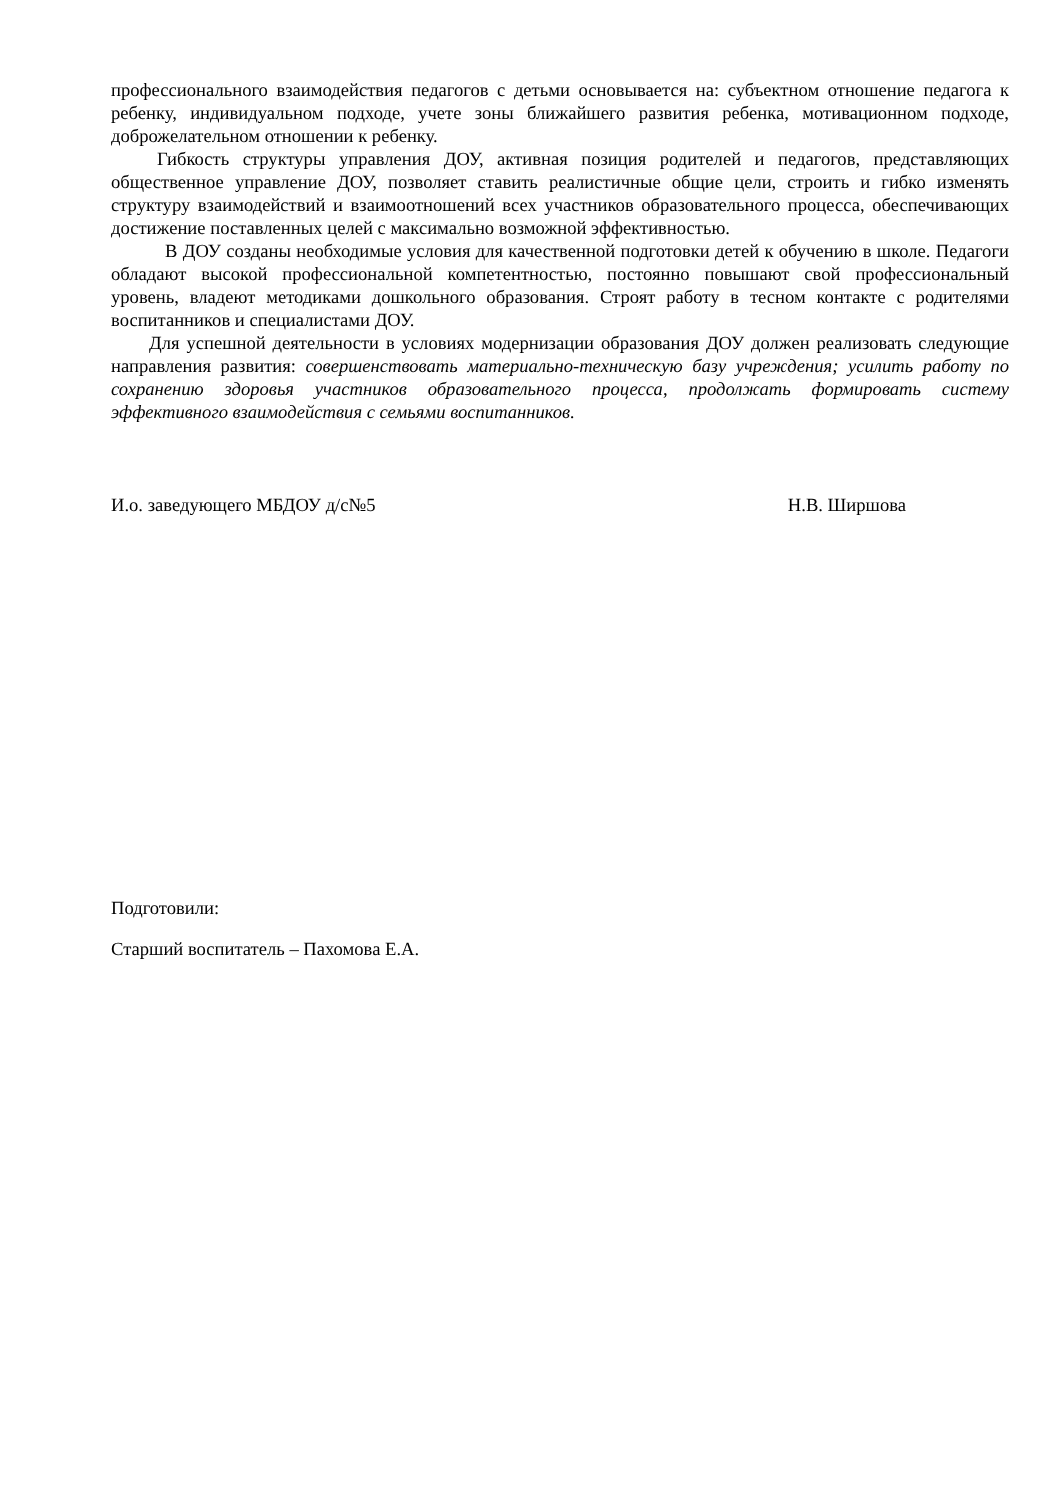профессионального взаимодействия педагогов с детьми основывается на: субъектном отношение педагога к ребенку, индивидуальном подходе, учете зоны ближайшего развития ребенка, мотивационном подходе, доброжелательном отношении к ребенку.
Гибкость структуры управления ДОУ, активная позиция родителей и педагогов, представляющих общественное управление ДОУ, позволяет ставить реалистичные общие цели, строить и гибко изменять структуру взаимодействий и взаимоотношений всех участников образовательного процесса, обеспечивающих достижение поставленных целей с максимально возможной эффективностью.
В ДОУ созданы необходимые условия для качественной подготовки детей к обучению в школе. Педагоги обладают высокой профессиональной компетентностью, постоянно повышают свой профессиональный уровень, владеют методиками дошкольного образования. Строят работу в тесном контакте с родителями воспитанников и специалистами ДОУ.
Для успешной деятельности в условиях модернизации образования ДОУ должен реализовать следующие направления развития: совершенствовать материально-техническую базу учреждения; усилить работу по сохранению здоровья участников образовательного процесса, продолжать формировать систему эффективного взаимодействия с семьями воспитанников.
И.о. заведующего МБДОУ д/с№5 Н.В. Ширшова
Подготовили:
Старший воспитатель – Пахомова Е.А.